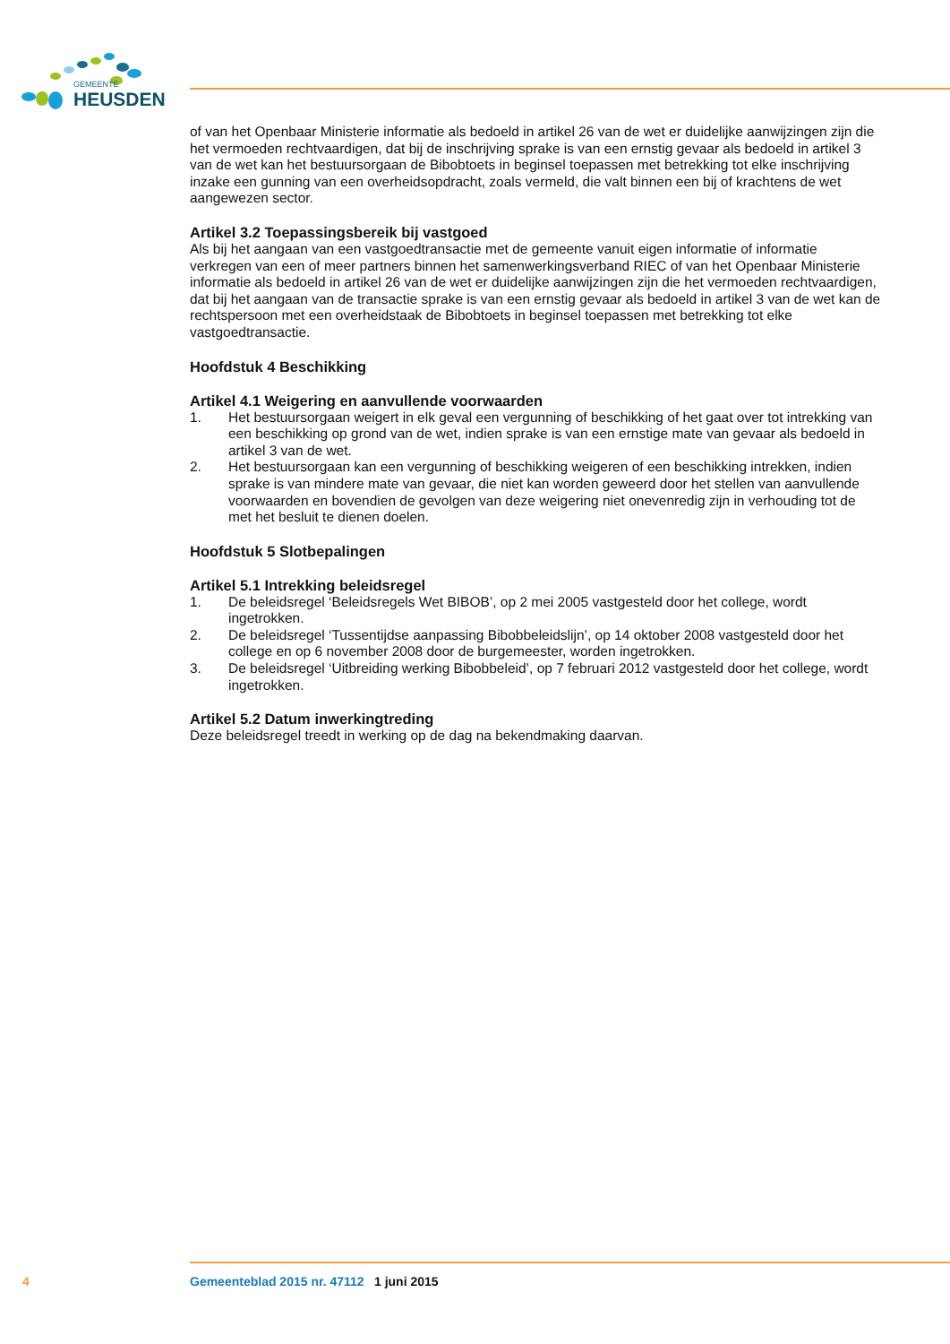GEMEENTE
HEUSDEN
of van het Openbaar Ministerie informatie als bedoeld in artikel 26 van de wet er duidelijke aanwijzingen zijn die het vermoeden rechtvaardigen, dat bij de inschrijving sprake is van een ernstig gevaar als bedoeld in artikel 3 van de wet kan het bestuursorgaan de Bibobtoets in beginsel toepassen met betrekking tot elke inschrijving inzake een gunning van een overheidsopdracht, zoals vermeld, die valt binnen een bij of krachtens de wet aangewezen sector.
Artikel 3.2 Toepassingsbereik bij vastgoed
Als bij het aangaan van een vastgoedtransactie met de gemeente vanuit eigen informatie of informatie verkregen van een of meer partners binnen het samenwerkingsverband RIEC of van het Openbaar Ministerie informatie als bedoeld in artikel 26 van de wet er duidelijke aanwijzingen zijn die het vermoeden rechtvaardigen, dat bij het aangaan van de transactie sprake is van een ernstig gevaar als bedoeld in artikel 3 van de wet kan de rechtspersoon met een overheidstaak de Bibobtoets in beginsel toepassen met betrekking tot elke vastgoedtransactie.
Hoofdstuk 4 Beschikking
Artikel 4.1 Weigering en aanvullende voorwaarden
1. Het bestuursorgaan weigert in elk geval een vergunning of beschikking of het gaat over tot intrekking van een beschikking op grond van de wet, indien sprake is van een ernstige mate van gevaar als bedoeld in artikel 3 van de wet.
2. Het bestuursorgaan kan een vergunning of beschikking weigeren of een beschikking intrekken, indien sprake is van mindere mate van gevaar, die niet kan worden geweerd door het stellen van aanvullende voorwaarden en bovendien de gevolgen van deze weigering niet onevenredig zijn in verhouding tot de met het besluit te dienen doelen.
Hoofdstuk 5 Slotbepalingen
Artikel 5.1 Intrekking beleidsregel
1. De beleidsregel ‘Beleidsregels Wet BIBOB’, op 2 mei 2005 vastgesteld door het college, wordt ingetrokken.
2. De beleidsregel ‘Tussentijdse aanpassing Bibobbeleidslijn’, op 14 oktober 2008 vastgesteld door het college en op 6 november 2008 door de burgemeester, worden ingetrokken.
3. De beleidsregel ‘Uitbreiding werking Bibobbeleid’, op 7 februari 2012 vastgesteld door het college, wordt ingetrokken.
Artikel 5.2 Datum inwerkingtreding
Deze beleidsregel treedt in werking op de dag na bekendmaking daarvan.
4 Gemeenteblad 2015 nr. 47112 1 juni 2015